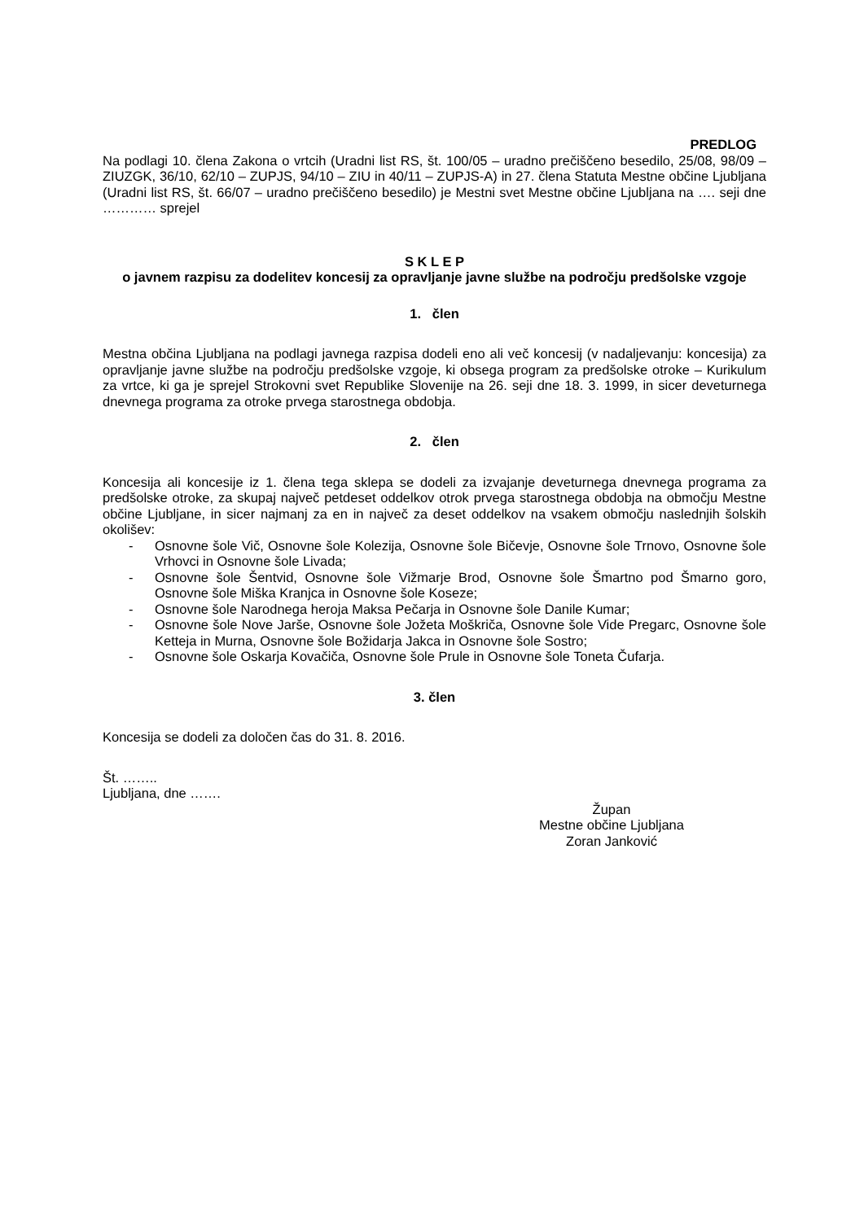PREDLOG
Na podlagi 10. člena Zakona o vrtcih (Uradni list RS, št. 100/05 – uradno prečiščeno besedilo, 25/08, 98/09 – ZIUZGK, 36/10, 62/10 – ZUPJS, 94/10 – ZIU in 40/11 – ZUPJS-A) in 27. člena Statuta Mestne občine Ljubljana (Uradni list RS, št. 66/07 – uradno prečiščeno besedilo) je Mestni svet Mestne občine Ljubljana na …. seji dne ………… sprejel
S K L E P
o javnem razpisu za dodelitev koncesij za opravljanje javne službe na področju predšolske vzgoje
1. člen
Mestna občina Ljubljana na podlagi javnega razpisa dodeli eno ali več koncesij (v nadaljevanju: koncesija) za opravljanje javne službe na področju predšolske vzgoje, ki obsega program za predšolske otroke – Kurikulum za vrtce, ki ga je sprejel Strokovni svet Republike Slovenije na 26. seji dne 18. 3. 1999, in sicer deveturnega dnevnega programa za otroke prvega starostnega obdobja.
2. člen
Koncesija ali koncesije iz 1. člena tega sklepa se dodeli za izvajanje deveturnega dnevnega programa za predšolske otroke, za skupaj največ petdeset oddelkov otrok prvega starostnega obdobja na območju Mestne občine Ljubljane, in sicer najmanj za en in največ za deset oddelkov na vsakem območju naslednjih šolskih okolišev:
- Osnovne šole Vič, Osnovne šole Kolezija, Osnovne šole Bičevje, Osnovne šole Trnovo, Osnovne šole Vrhovci in Osnovne šole Livada;
- Osnovne šole Šentvid, Osnovne šole Vižmarje Brod, Osnovne šole Šmartno pod Šmarno goro, Osnovne šole Miška Kranjca in Osnovne šole Koseze;
- Osnovne šole Narodnega heroja Maksa Pečarja in Osnovne šole Danile Kumar;
- Osnovne šole Nove Jarše, Osnovne šole Jožeta Moškriča, Osnovne šole Vide Pregarc, Osnovne šole Ketteja in Murna, Osnovne šole Božidarja Jakca in Osnovne šole Sostro;
- Osnovne šole Oskarja Kovačiča, Osnovne šole Prule in Osnovne šole Toneta Čufarja.
3. člen
Koncesija se dodeli za določen čas do 31. 8. 2016.
Št. ……..
Ljubljana, dne …….
Župan
Mestne občine Ljubljana
Zoran Janković